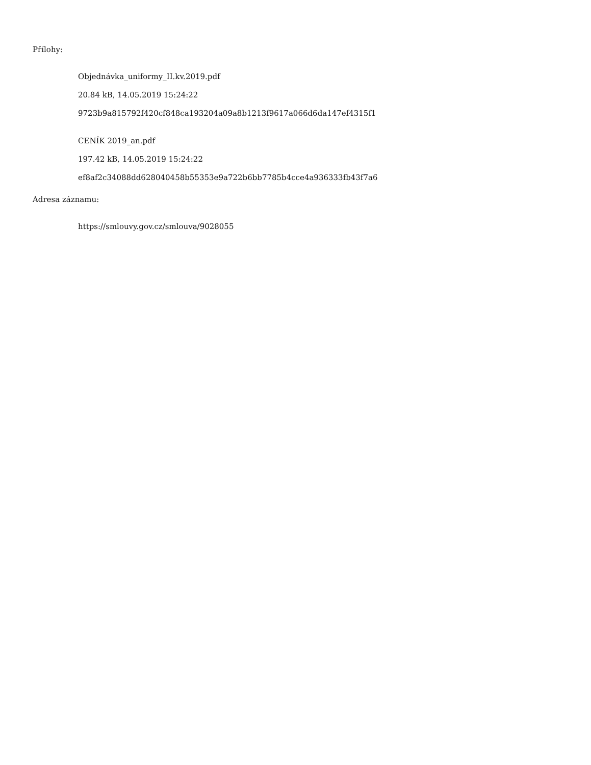Přílohy:
Objednávka_uniformy_II.kv.2019.pdf
20.84 kB, 14.05.2019 15:24:22
9723b9a815792f420cf848ca193204a09a8b1213f9617a066d6da147ef4315f1
CENÍK 2019_an.pdf
197.42 kB, 14.05.2019 15:24:22
ef8af2c34088dd628040458b55353e9a722b6bb7785b4cce4a936333fb43f7a6
Adresa záznamu:
https://smlouvy.gov.cz/smlouva/9028055